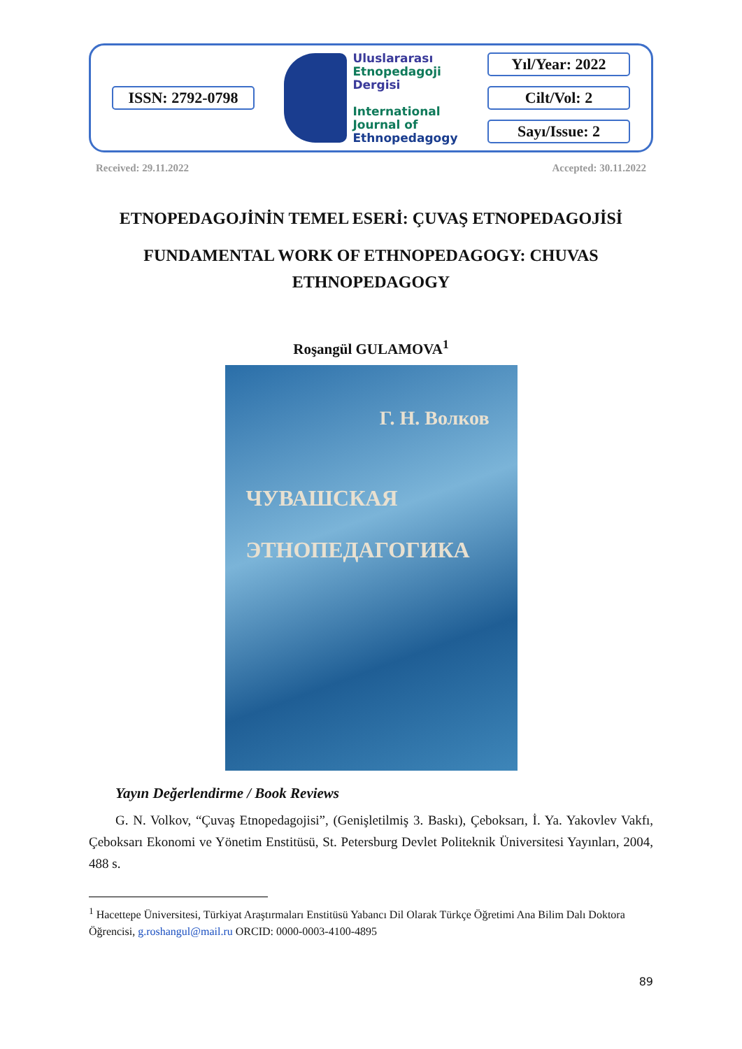ISSN: 2792-0798
Uluslararası
Etnopedagoji
Dergisi
International
Journal of
Ethnopedagogy
Yıl/Year: 2022
Cilt/Vol: 2
Sayı/Issue: 2
Received: 29.11.2022 Accepted: 30.11.2022
ETNOPEDAGOJİNİN TEMEL ESERİ: ÇUVAŞ ETNOPEDAGOJİSİ
FUNDAMENTAL WORK OF ETHNOPEDAGOGY: CHUVAS
ETHNOPEDAGOGY
Roşangül GULAMOVA<sup>1</sup>
Г. Н. Волков
ЧУВАШСКАЯ
ЭТНОПЕДАГОГИКА
Yayın Değerlendirme / Book Reviews
G. N. Volkov, “Çuvaş Etnopedagojisi”, (Genişletilmiş 3. Baskı), Çeboksarı, İ. Ya. Yakovlev Vakfı, Çeboksarı Ekonomi ve Yönetim Enstitüsü, St. Petersburg Devlet Politeknik Üniversitesi Yayınları, 2004, 488 s.
<sup>1</sup> Hacettepe Üniversitesi, Türkiyat Araştırmaları Enstitüsü Yabancı Dil Olarak Türkçe Öğretimi Ana Bilim Dalı Doktora Öğrencisi, g.roshangul@mail.ru ORCID: 0000-0003-4100-4895
89